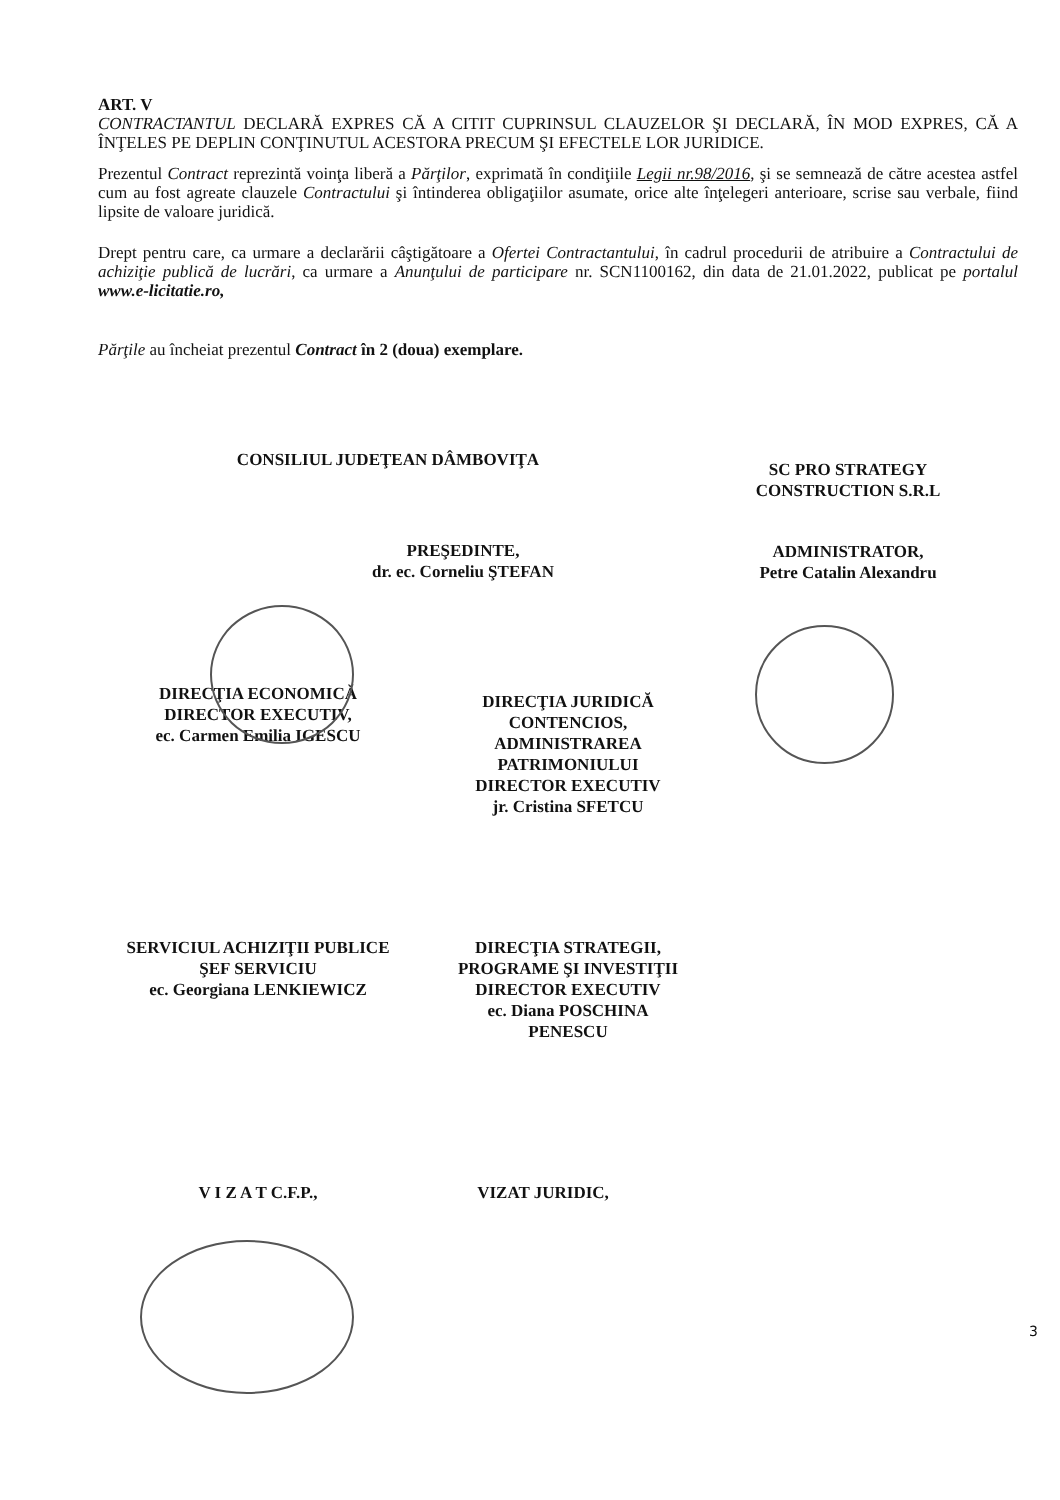ART. V
CONTRACTANTUL DECLARĂ EXPRES CĂ A CITIT CUPRINSUL CLAUZELOR ŞI DECLARĂ, ÎN MOD EXPRES, CĂ A ÎNŢELES PE DEPLIN CONŢINUTUL ACESTORA PRECUM ŞI EFECTELE LOR JURIDICE.
Prezentul Contract reprezintă voinţa liberă a Părţilor, exprimată în condiţiile Legii nr.98/2016, şi se semnează de către acestea astfel cum au fost agreate clauzele Contractului şi întinderea obligaţiilor asumate, orice alte înţelegeri anterioare, scrise sau verbale, fiind lipsite de valoare juridică.
Drept pentru care, ca urmare a declarării câştigătoare a Ofertei Contractantului, în cadrul procedurii de atribuire a Contractului de achiziţie publică de lucrări, ca urmare a Anunţului de participare nr. SCN1100162, din data de 21.01.2022, publicat pe portalul www.e-licitatie.ro,
Părţile au încheiat prezentul Contract în 2 (doua) exemplare.
CONSILIUL JUDEŢEAN DÂMBOVIŢA
PREŞEDINTE,
dr. ec. Corneliu ŞTEFAN
SC PRO STRATEGY
CONSTRUCTION S.R.L
ADMINISTRATOR,
Petre Catalin Alexandru
DIRECŢIA ECONOMICĂ
DIRECTOR EXECUTIV,
ec. Carmen Emilia IGESCU
DIRECŢIA JURIDICĂ
CONTENCIOS,
ADMINISTRAREA
PATRIMONIULUI
DIRECTOR EXECUTIV
jr. Cristina SFETCU
SERVICIUL ACHIZIŢII PUBLICE
ŞEF SERVICIU
ec. Georgiana LENKIEWICZ
DIRECŢIA STRATEGII,
PROGRAME ŞI INVESTIŢII
DIRECTOR EXECUTIV
ec. Diana POSCHINA
PENESCU
V I Z A T C.F.P., VIZAT JURIDIC,
3